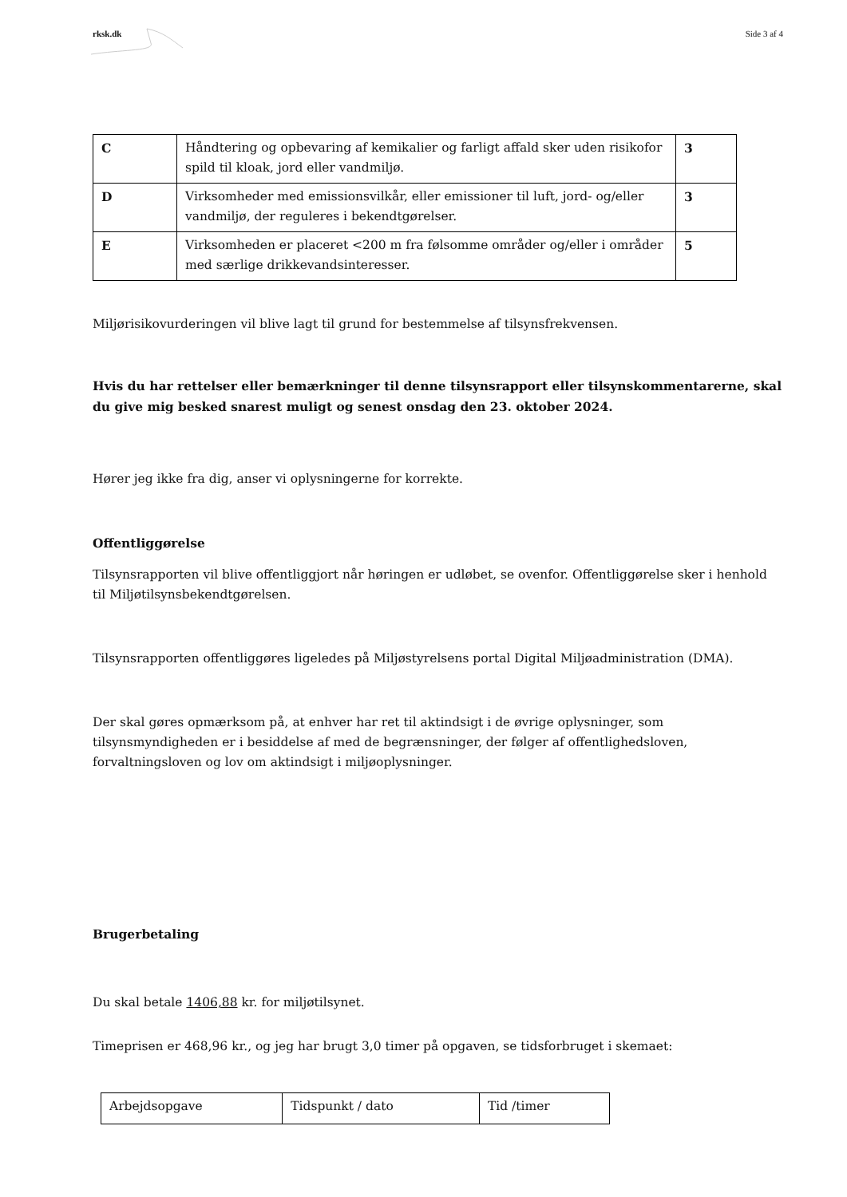rksk.dk Side 3 af 4
| C | Håndtering og opbevaring af kemikalier og farligt affald sker uden risikofor spild til kloak, jord eller vandmiljø. | 3 |
| D | Virksomheder med emissionsvilkår, eller emissioner til luft, jord- og/eller vandmiljø, der reguleres i bekendtgørelser. | 3 |
| E | Virksomheden er placeret <200 m fra følsomme områder og/eller i områder med særlige drikkevandsinteresser. | 5 |
Miljørisikovurderingen vil blive lagt til grund for bestemmelse af tilsynsfrekvensen.
Hvis du har rettelser eller bemærkninger til denne tilsynsrapport eller tilsynskommentarerne, skal du give mig besked snarest muligt og senest onsdag den 23. oktober 2024.
Hører jeg ikke fra dig, anser vi oplysningerne for korrekte.
Offentliggørelse
Tilsynsrapporten vil blive offentliggjort når høringen er udløbet, se ovenfor. Offentliggørelse sker i henhold til Miljøtilsynsbekendtgørelsen.
Tilsynsrapporten offentliggøres ligeledes på Miljøstyrelsens portal Digital Miljøadministration (DMA).
Der skal gøres opmærksom på, at enhver har ret til aktindsigt i de øvrige oplysninger, som tilsynsmyndigheden er i besiddelse af med de begrænsninger, der følger af offentlighedsloven, forvaltningsloven og lov om aktindsigt i miljøoplysninger.
Brugerbetaling
Du skal betale 1406,88 kr. for miljøtilsynet.
Timeprisen er 468,96 kr., og jeg har brugt 3,0 timer på opgaven, se tidsforbruget i skemaet:
| Arbejdsopgave | Tidspunkt / dato | Tid /timer |